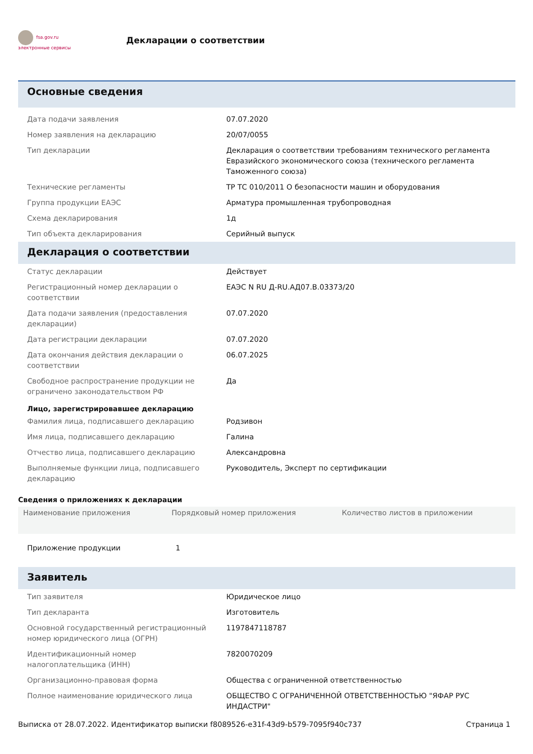fsa.gov.ru
электронные сервисы
Декларации о соответствии
Основные сведения
| Дата подачи заявления | 07.07.2020 |
| Номер заявления на декларацию | 20/07/0055 |
| Тип декларации | Декларация о соответствии требованиям технического регламента Евразийского экономического союза (технического регламента Таможенного союза) |
| Технические регламенты | ТР ТС 010/2011 О безопасности машин и оборудования |
| Группа продукции ЕАЭС | Арматура промышленная трубопроводная |
| Схема декларирования | 1д |
| Тип объекта декларирования | Серийный выпуск |
Декларация о соответствии
| Статус декларации | Действует |
| Регистрационный номер декларации о соответствии | ЕАЭС N RU Д-RU.АД07.В.03373/20 |
| Дата подачи заявления (предоставления декларации) | 07.07.2020 |
| Дата регистрации декларации | 07.07.2020 |
| Дата окончания действия декларации о соответствии | 06.07.2025 |
| Свободное распространение продукции не ограничено законодательством РФ | Да |
Лицо, зарегистрировавшее декларацию
| Фамилия лица, подписавшего декларацию | Родзивон |
| Имя лица, подписавшего декларацию | Галина |
| Отчество лица, подписавшего декларацию | Александровна |
| Выполняемые функции лица, подписавшего декларацию | Руководитель, Эксперт по сертификации |
Сведения о приложениях к декларации
| Наименование приложения | Порядковый номер приложения | Количество листов в приложении |
| --- | --- | --- |
| Приложение продукции | 1 | |
Заявитель
| Тип заявителя | Юридическое лицо |
| Тип декларанта | Изготовитель |
| Основной государственный регистрационный номер юридического лица (ОГРН) | 1197847118787 |
| Идентификационный номер налогоплательщика (ИНН) | 7820070209 |
| Организационно-правовая форма | Общества с ограниченной ответственностью |
| Полное наименование юридического лица | ОБЩЕСТВО С ОГРАНИЧЕННОЙ ОТВЕТСТВЕННОСТЬЮ "ЯФАР РУС ИНДАСТРИ" |
Выписка от 28.07.2022. Идентификатор выписки f8089526-e31f-43d9-b579-7095f940c737 Страница 1